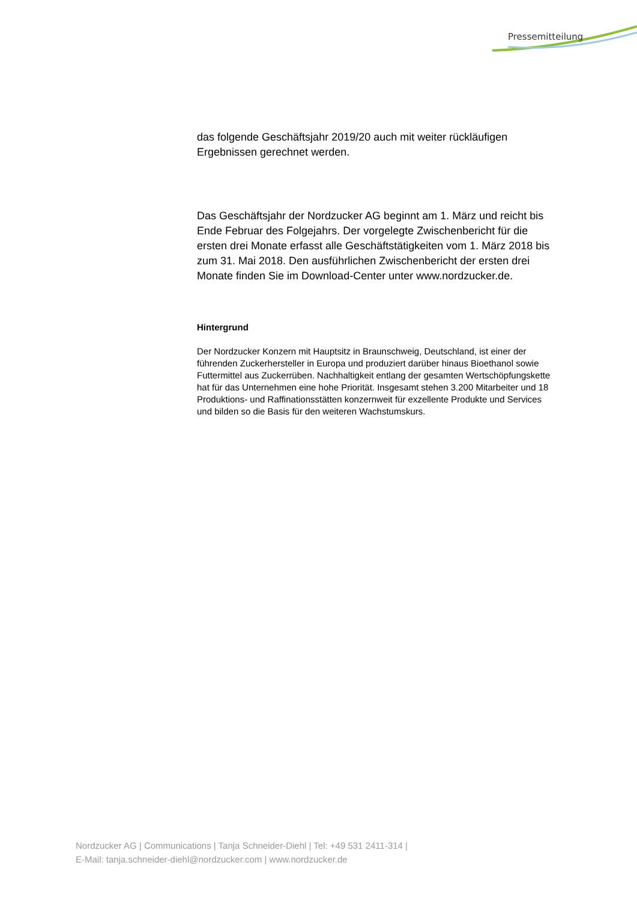Pressemitteilung
das folgende Geschäftsjahr 2019/20 auch mit weiter rückläufigen Ergebnissen gerechnet werden.
Das Geschäftsjahr der Nordzucker AG beginnt am 1. März und reicht bis Ende Februar des Folgejahrs. Der vorgelegte Zwischenbericht für die ersten drei Monate erfasst alle Geschäftstätigkeiten vom 1. März 2018 bis zum 31. Mai 2018. Den ausführlichen Zwischenbericht der ersten drei Monate finden Sie im Download-Center unter www.nordzucker.de.
Hintergrund
Der Nordzucker Konzern mit Hauptsitz in Braunschweig, Deutschland, ist einer der führenden Zuckerhersteller in Europa und produziert darüber hinaus Bioethanol sowie Futtermittel aus Zuckerrüben. Nachhaltigkeit entlang der gesamten Wertschöpfungskette hat für das Unternehmen eine hohe Priorität. Insgesamt stehen 3.200 Mitarbeiter und 18 Produktions- und Raffinationsstätten konzernweit für exzellente Produkte und Services und bilden so die Basis für den weiteren Wachstumskurs.
Nordzucker AG | Communications | Tanja Schneider-Diehl | Tel: +49 531 2411-314 |
E-Mail: tanja.schneider-diehl@nordzucker.com | www.nordzucker.de